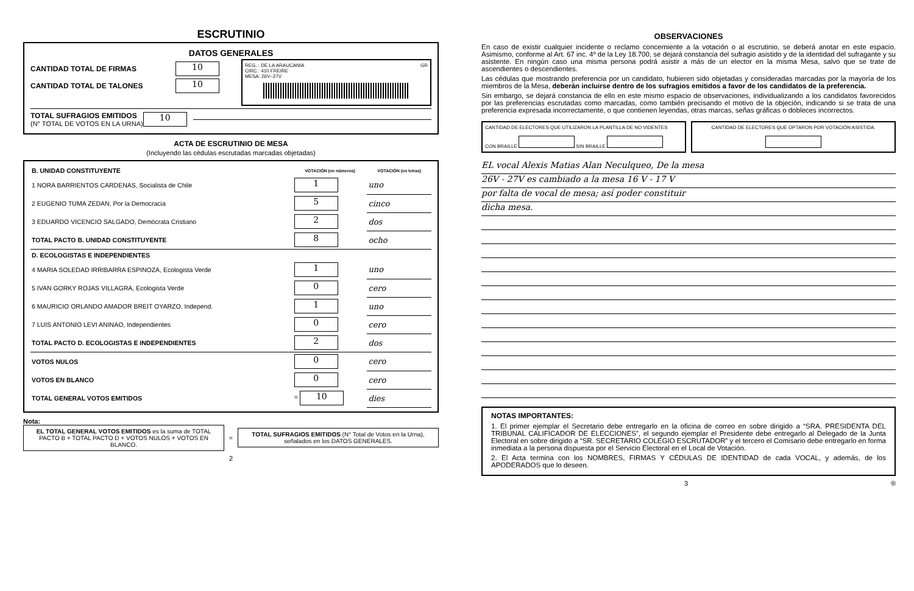ESCRUTINIO
DATOS GENERALES
CANTIDAD TOTAL DE FIRMAS 10
CANTIDAD TOTAL DE TALONES 10
REG..: DE LA ARAUCANIA GR
CIRC.: 410 FREIRE
MESA: 26V–27V
TOTAL SUFRAGIOS EMITIDOS
(N° TOTAL DE VOTOS EN LA URNA)
10
ACTA DE ESCRUTINIO DE MESA
(Incluyendo las cédulas escrutadas marcadas objetadas)
| B. UNIDAD CONSTITUYENTE | VOTACIÓN (en números) | VOTACIÓN (en letras) |
| 1 NORA BARRIENTOS CARDENAS, Socialista de Chile | 1 | uno |
| 2 EUGENIO TUMA ZEDAN, Por la Democracia | 5 | cinco |
| 3 EDUARDO VICENCIO SALGADO, Demócrata Cristiano | 2 | dos |
| TOTAL PACTO B. UNIDAD CONSTITUYENTE | 8 | ocho |
| D. ECOLOGISTAS E INDEPENDIENTES | | |
| 4 MARIA SOLEDAD IRRIBARRA ESPINOZA, Ecologista Verde | 1 | uno |
| 5 IVAN GORKY ROJAS VILLAGRA, Ecologista Verde | 0 | cero |
| 6 MAURICIO ORLANDO AMADOR BREIT OYARZO, Independ. | 1 | uno |
| 7 LUIS ANTONIO LEVI ANINAO, Independientes | 0 | cero |
| TOTAL PACTO D. ECOLOGISTAS E INDEPENDIENTES | 2 | dos |
| VOTOS NULOS | 0 | cero |
| VOTOS EN BLANCO | 0 | cero |
| TOTAL GENERAL VOTOS EMITIDOS | = 10 | dies |
Nota:
EL TOTAL GENERAL VOTOS EMITIDOS es la suma de TOTAL PACTO B + TOTAL PACTO D + VOTOS NULOS + VOTOS EN BLANCO.
=
TOTAL SUFRAGIOS EMITIDOS (N° Total de Votos en la Urna), señalados en los DATOS GENERALES.
2
OBSERVACIONES
En caso de existir cualquier incidente o reclamo concerniente a la votación o al escrutinio, se deberá anotar en este espacio. Asimismo, conforme al Art. 67 inc. 4º de la Ley 18.700, se dejará constancia del sufragio asistido y de la identidad del sufragante y su asistente. En ningún caso una misma persona podrá asistir a más de un elector en la misma Mesa, salvo que se trate de ascendientes o descendientes.
Las cédulas que mostrando preferencia por un candidato, hubieren sido objetadas y consideradas marcadas por la mayoría de los miembros de la Mesa, deberán incluirse dentro de los sufragios emitidos a favor de los candidatos de la preferencia.
Sin embargo, se dejará constancia de ello en este mismo espacio de observaciones, individualizando a los candidatos favorecidos por las preferencias escrutadas como marcadas, como también precisando el motivo de la objeción, indicando si se trata de una preferencia expresada incorrectamente, o que contienen leyendas, otras marcas, señas gráficas o dobleces incorrectos.
CANTIDAD DE ELECTORES QUE UTILIZARON LA PLANTILLA DE NO VIDENTES
CON BRAILLE SIN BRAILLE
CANTIDAD DE ELECTORES QUE OPTARON POR VOTACIÓN ASISTIDA.
EL vocal Alexis Matias Alan Neculqueo, De la mesa
26V - 27V es cambiado a la mesa 16 V - 17 V
por falta de vocal de mesa; así poder constituir
dicha mesa.
NOTAS IMPORTANTES:
1. El primer ejemplar el Secretario debe entregarlo en la oficina de correo en sobre dirigido a “SRA. PRESIDENTA DEL TRIBUNAL CALIFICADOR DE ELECCIONES”, el segundo ejemplar el Presidente debe entregarlo al Delegado de la Junta Electoral en sobre dirigido a “SR. SECRETARIO COLEGIO ESCRUTADOR” y el tercero el Comisario debe entregarlo en forma inmediata a la persona dispuesta por el Servicio Electoral en el Local de Votación.
2. El Acta termina con los NOMBRES, FIRMAS Y CÉDULAS DE IDENTIDAD de cada VOCAL, y además, de los APODERADOS que lo deseen.
3 ®